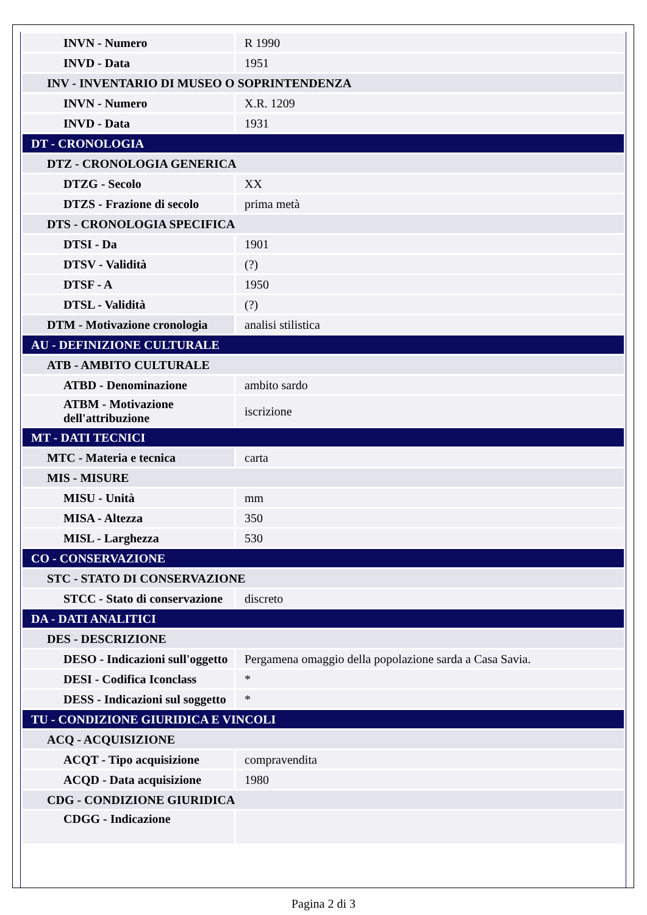| INVN - Numero | R 1990 |
| INVD - Data | 1951 |
| INV - INVENTARIO DI MUSEO O SOPRINTENDENZA | |
| INVN - Numero | X.R. 1209 |
| INVD - Data | 1931 |
| DT - CRONOLOGIA | |
| DTZ - CRONOLOGIA GENERICA | |
| DTZG - Secolo | XX |
| DTZS - Frazione di secolo | prima metà |
| DTS - CRONOLOGIA SPECIFICA | |
| DTSI - Da | 1901 |
| DTSV - Validità | (?) |
| DTSF - A | 1950 |
| DTSL - Validità | (?) |
| DTM - Motivazione cronologia | analisi stilistica |
| AU - DEFINIZIONE CULTURALE | |
| ATB - AMBITO CULTURALE | |
| ATBD - Denominazione | ambito sardo |
| ATBM - Motivazione dell'attribuzione | iscrizione |
| MT - DATI TECNICI | |
| MTC - Materia e tecnica | carta |
| MIS - MISURE | |
| MISU - Unità | mm |
| MISA - Altezza | 350 |
| MISL - Larghezza | 530 |
| CO - CONSERVAZIONE | |
| STC - STATO DI CONSERVAZIONE | |
| STCC - Stato di conservazione | discreto |
| DA - DATI ANALITICI | |
| DES - DESCRIZIONE | |
| DESO - Indicazioni sull'oggetto | Pergamena omaggio della popolazione sarda a Casa Savia. |
| DESI - Codifica Iconclass | * |
| DESS - Indicazioni sul soggetto | * |
| TU - CONDIZIONE GIURIDICA E VINCOLI | |
| ACQ - ACQUISIZIONE | |
| ACQT - Tipo acquisizione | compravendita |
| ACQD - Data acquisizione | 1980 |
| CDG - CONDIZIONE GIURIDICA | |
| CDGG - Indicazione | |
Pagina 2 di 3